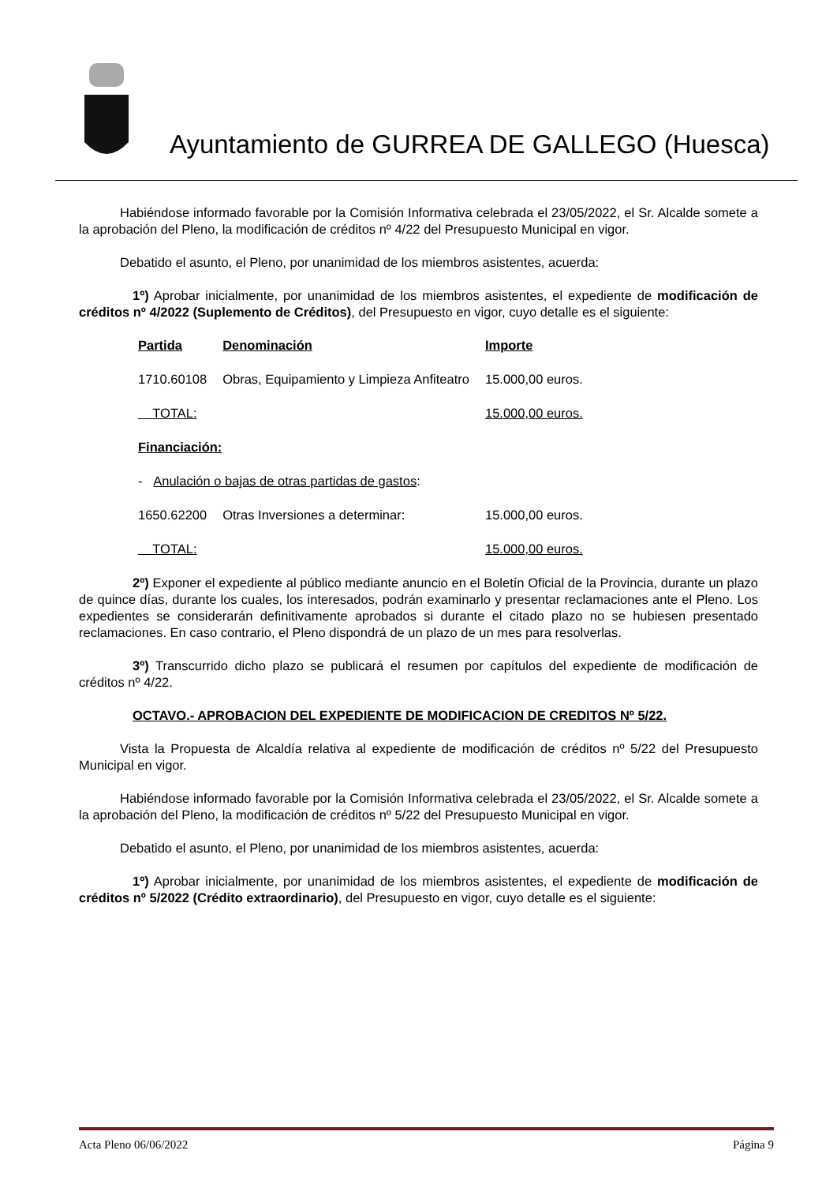Ayuntamiento de GURREA DE GALLEGO (Huesca)
Habiéndose informado favorable por la Comisión Informativa celebrada el 23/05/2022, el Sr. Alcalde somete a la aprobación del Pleno, la modificación de créditos nº 4/22 del Presupuesto Municipal en vigor.
Debatido el asunto, el Pleno, por unanimidad de los miembros asistentes, acuerda:
1º) Aprobar inicialmente, por unanimidad de los miembros asistentes, el expediente de modificación de créditos nº 4/2022 (Suplemento de Créditos), del Presupuesto en vigor, cuyo detalle es el siguiente:
| Partida | Denominación | Importe |
| 1710.60108 | Obras, Equipamiento y Limpieza Anfiteatro | 15.000,00 euros. |
| TOTAL: | | 15.000,00 euros. |
| Financiación: | | |
| - Anulación o bajas de otras partidas de gastos : | | |
| 1650.62200 | Otras Inversiones a determinar: | 15.000,00 euros. |
| TOTAL: | | 15.000,00 euros. |
2º) Exponer el expediente al público mediante anuncio en el Boletín Oficial de la Provincia, durante un plazo de quince días, durante los cuales, los interesados, podrán examinarlo y presentar reclamaciones ante el Pleno. Los expedientes se considerarán definitivamente aprobados si durante el citado plazo no se hubiesen presentado reclamaciones. En caso contrario, el Pleno dispondrá de un plazo de un mes para resolverlas.
3º) Transcurrido dicho plazo se publicará el resumen por capítulos del expediente de modificación de créditos nº 4/22.
OCTAVO.- APROBACION DEL EXPEDIENTE DE MODIFICACION DE CREDITOS Nº 5/22.
Vista la Propuesta de Alcaldía relativa al expediente de modificación de créditos nº 5/22 del Presupuesto Municipal en vigor.
Habiéndose informado favorable por la Comisión Informativa celebrada el 23/05/2022, el Sr. Alcalde somete a la aprobación del Pleno, la modificación de créditos nº 5/22 del Presupuesto Municipal en vigor.
Debatido el asunto, el Pleno, por unanimidad de los miembros asistentes, acuerda:
1º) Aprobar inicialmente, por unanimidad de los miembros asistentes, el expediente de modificación de créditos nº 5/2022 (Crédito extraordinario), del Presupuesto en vigor, cuyo detalle es el siguiente:
Acta Pleno 06/06/2022 Página 9